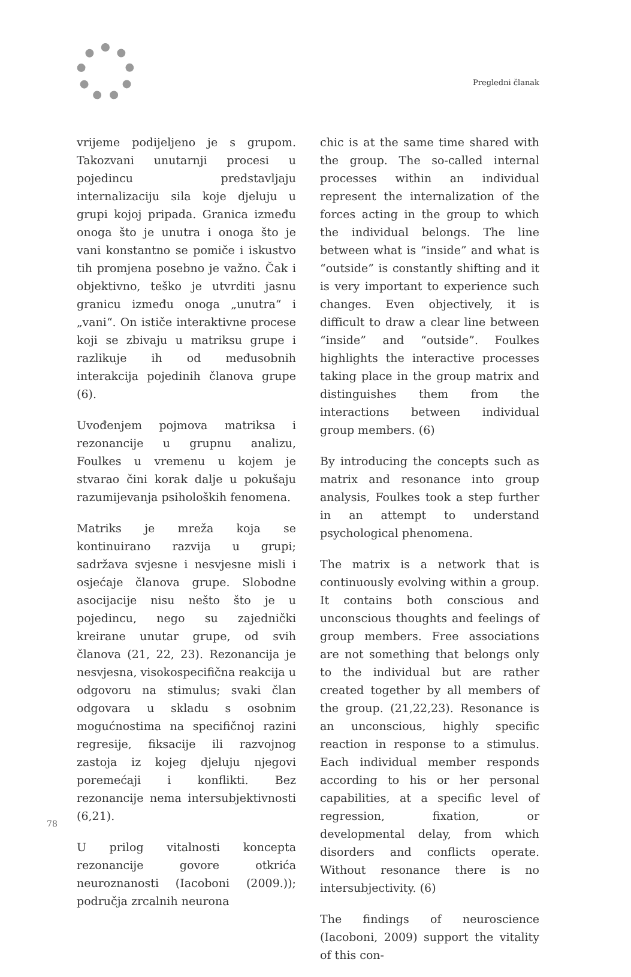Pregledni članak
vrijeme podijeljeno je s grupom. Takozvani unutarnji procesi u pojedincu predstavljaju internalizaciju sila koje djeluju u grupi kojoj pripada. Granica između onoga što je unutra i onoga što je vani konstantno se pomiče i iskustvo tih promjena posebno je važno. Čak i objektivno, teško je utvrditi jasnu granicu između onoga „unutra“ i „vani“. On ističe interaktivne procese koji se zbivaju u matriksu grupe i razlikuje ih od međusobnih interakcija pojedinih članova grupe (6).
Uvođenjem pojmova matriksa i rezonancije u grupnu analizu, Foulkes u vremenu u kojem je stvarao čini korak dalje u pokušaju razumijevanja psiholoških fenomena.
Matriks je mreža koja se kontinuirano razvija u grupi; sadržava svjesne i nesvjesne misli i osjećaje članova grupe. Slobodne asocijacije nisu nešto što je u pojedincu, nego su zajednički kreirane unutar grupe, od svih članova (21, 22, 23). Rezonancija je nesvjesna, visokospecifična reakcija u odgovoru na stimulus; svaki član odgovara u skladu s osobnim mogućnostima na specifičnoj razini regresije, fiksacije ili razvojnog zastoja iz kojeg djeluju njegovi poremećaji i konflikti. Bez rezonancije nema intersubjektivnosti (6,21).
U prilog vitalnosti koncepta rezonancije govore otkrića neuroznanosti (Iacoboni (2009.)); područja zrcalnih neurona
chic is at the same time shared with the group. The so-called internal processes within an individual represent the internalization of the forces acting in the group to which the individual belongs. The line between what is “inside” and what is “outside” is constantly shifting and it is very important to experience such changes. Even objectively, it is difficult to draw a clear line between “inside” and “outside”. Foulkes highlights the interactive processes taking place in the group matrix and distinguishes them from the interactions between individual group members. (6)
By introducing the concepts such as matrix and resonance into group analysis, Foulkes took a step further in an attempt to understand psychological phenomena.
The matrix is a network that is continuously evolving within a group. It contains both conscious and unconscious thoughts and feelings of group members. Free associations are not something that belongs only to the individual but are rather created together by all members of the group. (21,22,23). Resonance is an unconscious, highly specific reaction in response to a stimulus. Each individual member responds according to his or her personal capabilities, at a specific level of regression, fixation, or developmental delay, from which disorders and conflicts operate. Without resonance there is no intersubjectivity. (6)
The findings of neuroscience (Iacoboni, 2009) support the vitality of this con-
78